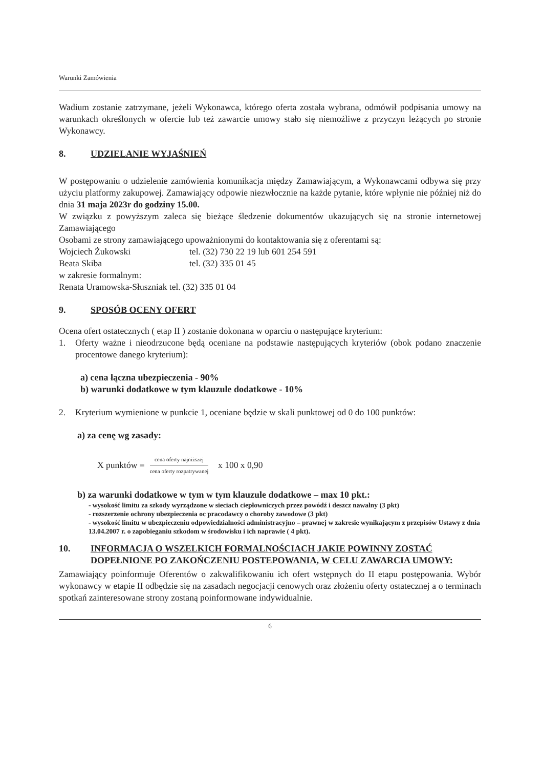Warunki Zamówienia
Wadium zostanie zatrzymane, jeżeli Wykonawca, którego oferta została wybrana, odmówił podpisania umowy na warunkach określonych w ofercie lub też zawarcie umowy stało się niemożliwe z przyczyn leżących po stronie Wykonawcy.
8. UDZIELANIE WYJAŚNIEŃ
W postępowaniu o udzielenie zamówienia komunikacja między Zamawiającym, a Wykonawcami odbywa się przy użyciu platformy zakupowej. Zamawiający odpowie niezwłocznie na każde pytanie, które wpłynie nie później niż do dnia 31 maja 2023r do godziny 15.00.
W związku z powyższym zaleca się bieżące śledzenie dokumentów ukazujących się na stronie internetowej Zamawiającego
Osobami ze strony zamawiającego upoważnionymi do kontaktowania się z oferentami są:
Wojciech Żukowski tel. (32) 730 22 19 lub 601 254 591
Beata Skiba tel. (32) 335 01 45
w zakresie formalnym:
Renata Uramowska-Słuszniak tel. (32) 335 01 04
9. SPOSÓB OCENY OFERT
Ocena ofert ostatecznych ( etap II ) zostanie dokonana w oparciu o następujące kryterium:
1. Oferty ważne i nieodrzucone będą oceniane na podstawie następujących kryteriów (obok podano znaczenie procentowe danego kryterium):
a) cena łączna ubezpieczenia - 90%
b) warunki dodatkowe w tym klauzule dodatkowe - 10%
2. Kryterium wymienione w punkcie 1, oceniane będzie w skali punktowej od 0 do 100 punktów:
a) za cenę wg zasady:
X punktów = cena oferty najniższej cena oferty rozpatrywanej x 100 x 0,90
b) za warunki dodatkowe w tym w tym klauzule dodatkowe – max 10 pkt.:
- wysokość limitu za szkody wyrządzone w sieciach ciepłowniczych przez powódź i deszcz nawalny (3 pkt)
- rozszerzenie ochrony ubezpieczenia oc pracodawcy o choroby zawodowe (3 pkt)
- wysokość limitu w ubezpieczeniu odpowiedzialności administracyjno – prawnej w zakresie wynikającym z przepisów Ustawy z dnia 13.04.2007 r. o zapobieganiu szkodom w środowisku i ich naprawie ( 4 pkt).
10. INFORMACJA O WSZELKICH FORMALNOŚCIACH JAKIE POWINNY ZOSTAĆ DOPEŁNIONE PO ZAKOŃCZENIU POSTEPOWANIA, W CELU ZAWARCIA UMOWY:
Zamawiający poinformuje Oferentów o zakwalifikowaniu ich ofert wstępnych do II etapu postępowania. Wybór wykonawcy w etapie II odbędzie się na zasadach negocjacji cenowych oraz złożeniu oferty ostatecznej a o terminach spotkań zainteresowane strony zostaną poinformowane indywidualnie.
6